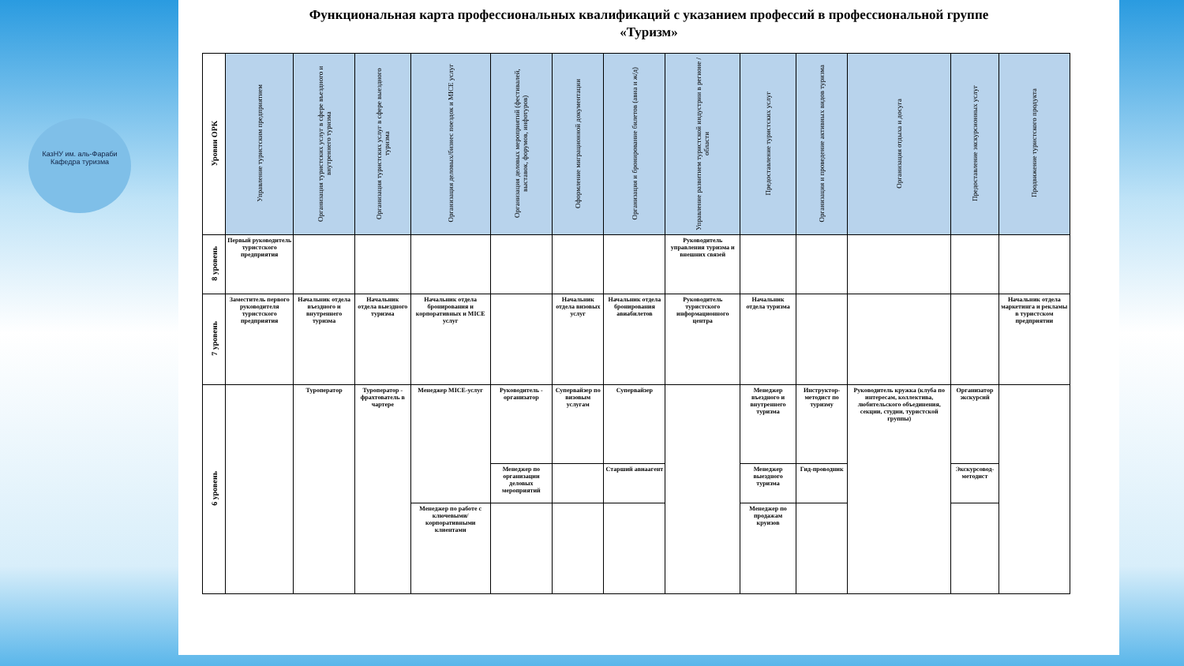КазНУ им. аль-Фараби Кафедра туризма
Функциональная карта профессиональных квалификаций с указанием профессий в профессиональной группе
«Туризм»
| Уровни ОРК | Управление туристским предприятием | Организация туристских услуг в сфере въездного и внутреннего туризма | Организация туристских услуг в сфере выездного туризма | Организация деловых/бизнес поездок и MICE услуг | Организация деловых мероприятий (фестивалей, выставок, форумов, инфотуров) | Оформление миграционной документации | Организация и бронирование билетов (авиа и ж/д) | Управление развитием туристской индустрии в регионе / области | Предоставление туристских услуг | Организация и проведение активных видов туризма | Организация отдыха и досуга | Предоставление экскурсионных услуг | Продвижение туристского продукта |
| --- | --- | --- | --- | --- | --- | --- | --- | --- | --- | --- | --- | --- | --- |
| 8 уровень | Первый руководитель туристского предприятия | | | | | | | Руководитель управления туризма и внешних связей | | | | | |
| 7 уровень | Заместитель первого руководителя туристского предприятия | Начальник отдела въездного и внутреннего туризма | Начальник отдела выездного туризма | Начальник отдела бронирования и корпоративных и MICE услуг | | Начальник отдела визовых услуг | Начальник отдела бронирования авиабилетов | Руководитель туристского информационного центра | Начальник отдела туризма | | | | Начальник отдела маркетинга и рекламы в туристском предприятии |
| 6 уровень | | Туроператор | Туроператор - фрахтователь в чартере | Менеджер MICE-услуг | Руководитель - организатор | Супервайзер по визовым услугам | Супервайзер | | Менеджер въездного и внутреннего туризма | Инструктор-методист по туризму | Руководитель кружка (клуба по интересам, коллектива, любительского объединения, секции, студии, туристской группы) | Организатор экскурсий | |
| | | | | | Менеджер по организации деловых мероприятий | | Старший авиаагент | | Менеджер выездного туризма | Гид-проводник | | Экскурсовод-методист | |
| | | | | Менеджер по работе с ключевыми/ корпоративными клиентами | | | | | Менеджер по продажам круизов | | | | |